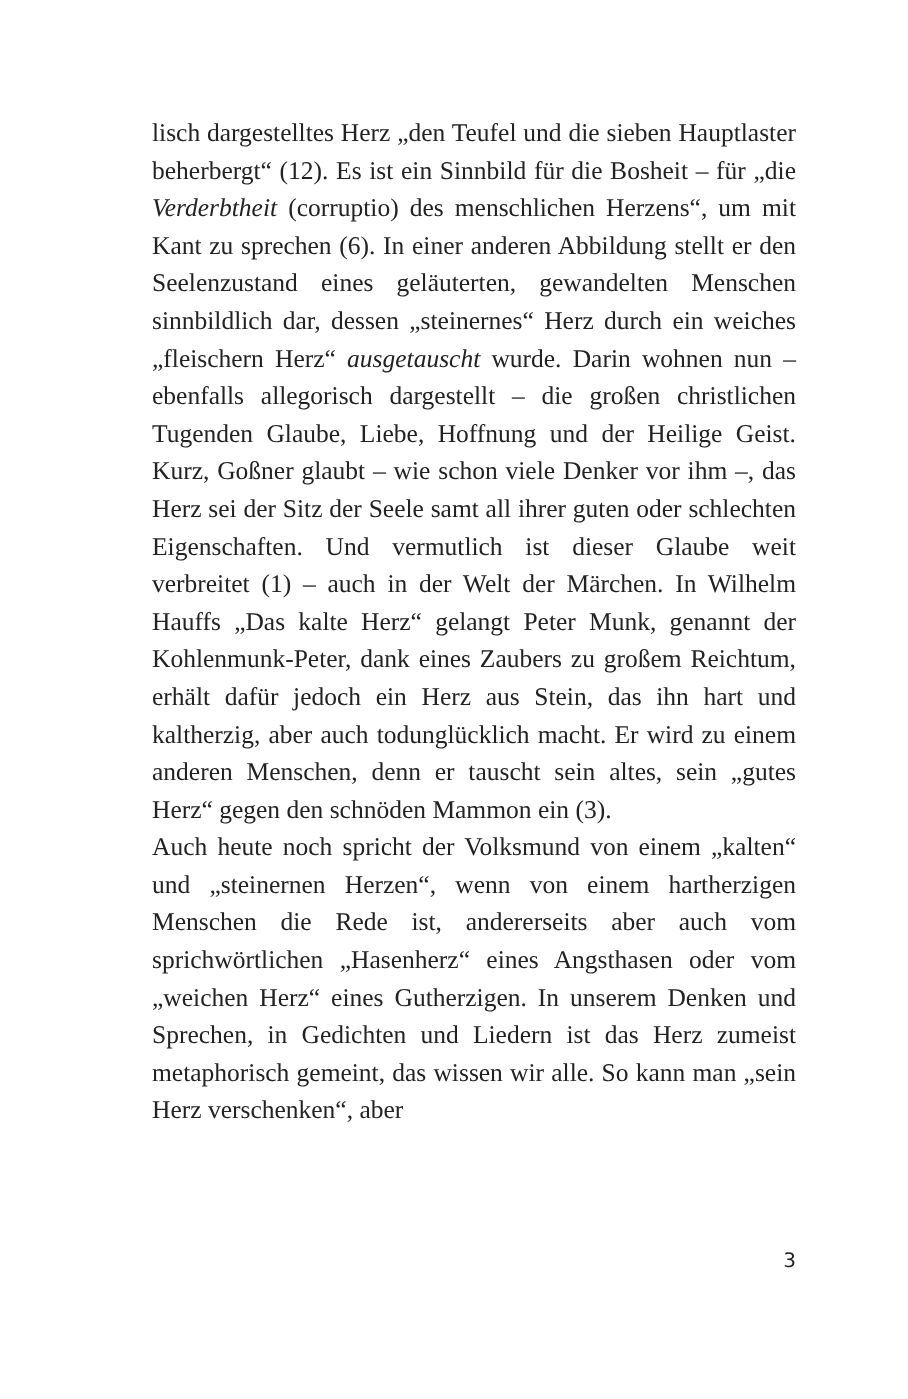lisch dargestelltes Herz „den Teufel und die sieben Hauptlaster beherbergt“ (12). Es ist ein Sinnbild für die Bosheit – für „die Verderbtheit (corruptio) des menschlichen Herzens“, um mit Kant zu sprechen (6). In einer anderen Abbildung stellt er den Seelenzustand eines geläuterten, gewandelten Menschen sinnbildlich dar, dessen „steinernes“ Herz durch ein weiches „fleischern Herz“ ausgetauscht wurde. Darin wohnen nun – ebenfalls allegorisch dargestellt – die großen christlichen Tugenden Glaube, Liebe, Hoffnung und der Heilige Geist. Kurz, Goßner glaubt – wie schon viele Denker vor ihm –, das Herz sei der Sitz der Seele samt all ihrer guten oder schlechten Eigenschaften. Und vermutlich ist dieser Glaube weit verbreitet (1) – auch in der Welt der Märchen. In Wilhelm Hauffs „Das kalte Herz“ gelangt Peter Munk, genannt der Kohlenmunk-Peter, dank eines Zaubers zu großem Reichtum, erhält dafür jedoch ein Herz aus Stein, das ihn hart und kaltherzig, aber auch todunglücklich macht. Er wird zu einem anderen Menschen, denn er tauscht sein altes, sein „gutes Herz“ gegen den schnöden Mammon ein (3).
Auch heute noch spricht der Volksmund von einem „kalten“ und „steinernen Herzen“, wenn von einem hartherzigen Menschen die Rede ist, andererseits aber auch vom sprichwörtlichen „Hasenherz“ eines Angsthasen oder vom „weichen Herz“ eines Gutherzigen. In unserem Denken und Sprechen, in Gedichten und Liedern ist das Herz zumeist metaphorisch gemeint, das wissen wir alle. So kann man „sein Herz verschenken“, aber
3